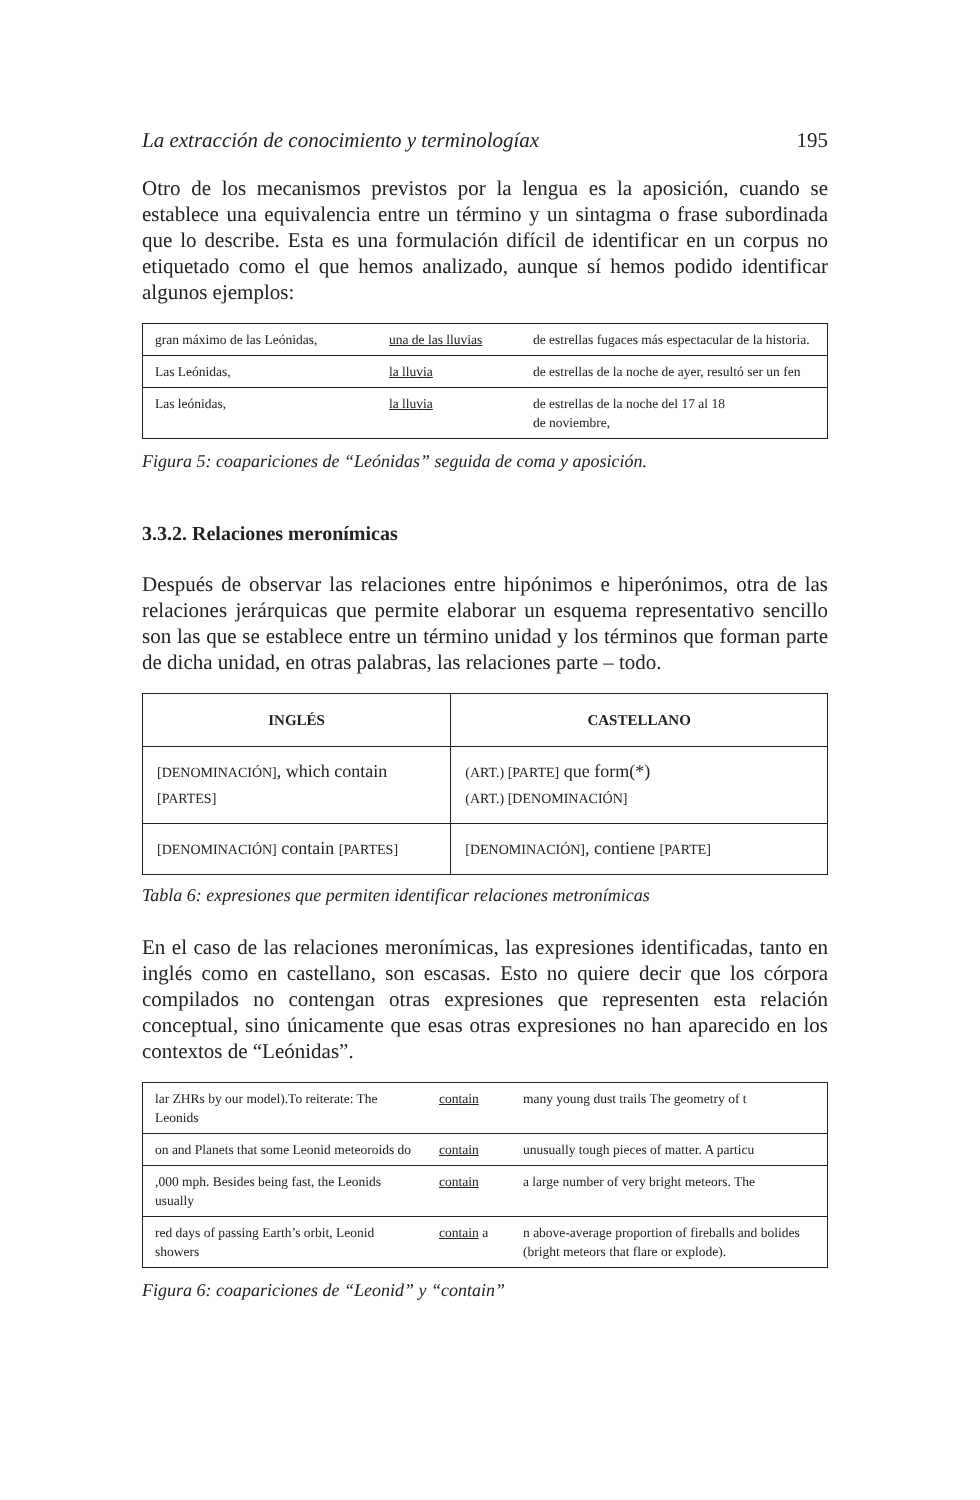La extracción de conocimiento y terminologíax 195
Otro de los mecanismos previstos por la lengua es la aposición, cuando se establece una equivalencia entre un término y un sintagma o frase subordinada que lo describe. Esta es una formulación difícil de identificar en un corpus no etiquetado como el que hemos analizado, aunque sí hemos podido identificar algunos ejemplos:
| gran máximo de las Leónidas, | una de las lluvias | de estrellas fugaces más espectacular de la historia. |
| Las Leónidas, | la lluvia | de estrellas de la noche de ayer, resultó ser un fen |
| Las leónidas, | la lluvia | de estrellas de la noche del 17 al 18 de noviembre, |
Figura 5: coapariciones de “Leónidas” seguida de coma y aposición.
3.3.2. Relaciones meronímicas
Después de observar las relaciones entre hipónimos e hiperónimos, otra de las relaciones jerárquicas que permite elaborar un esquema representativo sencillo son las que se establece entre un término unidad y los términos que forman parte de dicha unidad, en otras palabras, las relaciones parte – todo.
| INGLÉS | CASTELLANO |
| --- | --- |
| [DENOMINACIÓN] , which contain [PARTES] | (ART.) [PARTE] que form(*) (ART.) [DENOMINACIÓN] |
| [DENOMINACIÓN] contain [PARTES] | [DENOMINACIÓN] , contiene [PARTE] |
Tabla 6: expresiones que permiten identificar relaciones metronímicas
En el caso de las relaciones meronímicas, las expresiones identificadas, tanto en inglés como en castellano, son escasas. Esto no quiere decir que los córpora compilados no contengan otras expresiones que representen esta relación conceptual, sino únicamente que esas otras expresiones no han aparecido en los contextos de “Leónidas”.
| lar ZHRs by our model).To reiterate: The Leonids | contain | many young dust trails The geometry of t |
| on and Planets that some Leonid meteoroids do | contain | unusually tough pieces of matter. A particu |
| ,000 mph. Besides being fast, the Leonids usually | contain | a large number of very bright meteors. The |
| red days of passing Earth’s orbit, Leonid showers | contain a | n above-average proportion of fireballs and bolides (bright meteors that flare or explode). |
Figura 6: coapariciones de “Leonid” y “contain”